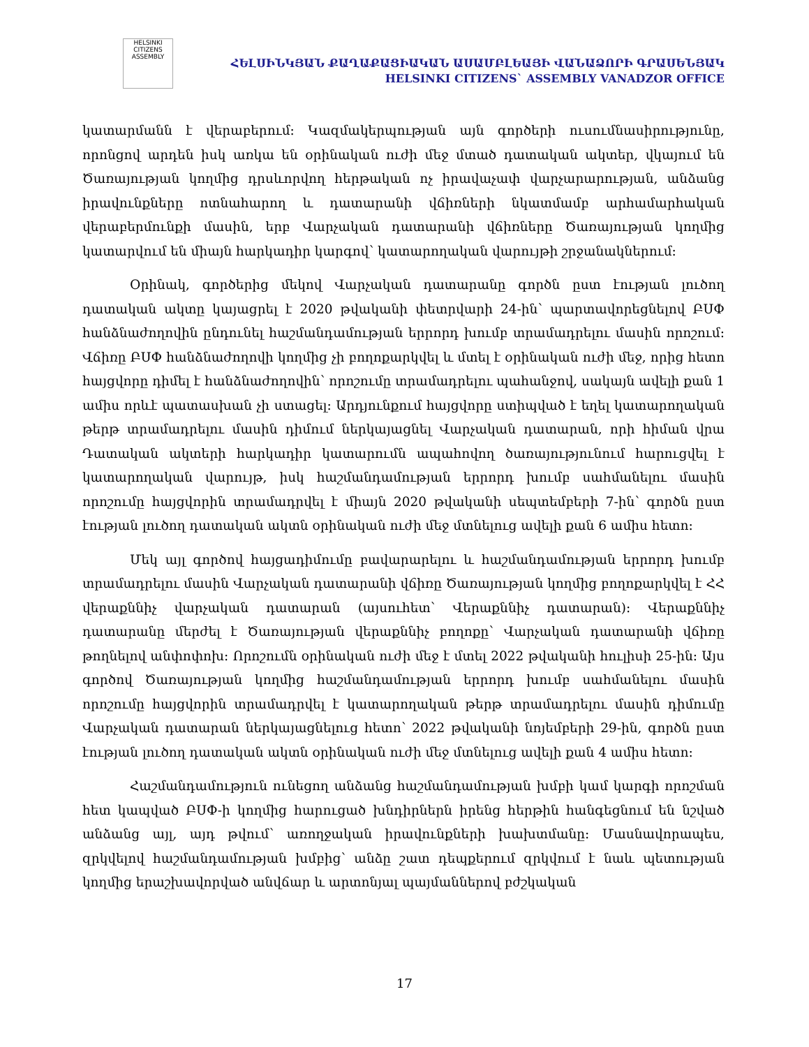HELSINKI CITIZENS ASSEMBLY
ՀԵԼՍԻՆԿՅԱՆ ՔԱՂԱՔԱՑԻԱԿԱՆ ԱՍԱՄԲԼԵԱՅԻ ՎԱՆԱՁՈՐԻ ԳՐԱՍԵՆՅԱԿ
HELSINKI CITIZENS` ASSEMBLY VANADZOR OFFICE
կատարմանն է վերաբերում։ Կազմակերպության այն գործերի ուսումնասիրությունը, որոնցով արդեն իսկ առկա են օրինական ուժի մեջ մտած դատական ակտեր, վկայում են Ծառայության կողմից դրսևորվող հերթական ոչ իրավաչափ վարչարարության, անձանց իրավունքները ոտնահարող և դատարանի վճիռների նկատմամբ արհամարհական վերաբերմունքի մասին, երբ Վարչական դատարանի վճիռները Ծառայության կողմից կատարվում են միայն հարկադիր կարգով՝ կատարողական վարույթի շրջանակներում։
Օրինակ, գործերից մեկով Վարչական դատարանը գործն ըստ էության լուծող դատական ակտը կայացրել է 2020 թվականի փետրվարի 24-ին՝ պարտավորեցնելով ԲՍՓ հանձնաժողովին ընդունել հաշմանդամության երրորդ խումբ տրամադրելու մասին որոշում։ Վճիռը ԲՍՓ հանձնաժողովի կողմից չի բողոքարկվել և մտել է օրինական ուժի մեջ, որից հետո հայցվորը դիմել է հանձնաժողովին՝ որոշումը տրամադրելու պահանջով, սակայն ավելի քան 1 ամիս որևէ պատասխան չի ստացել։ Արդյունքում հայցվորը ստիպված է եղել կատարողական թերթ տրամադրելու մասին դիմում ներկայացնել Վարչական դատարան, որի հիման վրա Դատական ակտերի հարկադիր կատարումն ապահովող ծառայությունում հարուցվել է կատարողական վարույթ, իսկ հաշմանդամության երրորդ խումբ սահմանելու մասին որոշումը հայցվորին տրամադրվել է միայն 2020 թվականի սեպտեմբերի 7-ին՝ գործն ըստ էության լուծող դատական ակտն օրինական ուժի մեջ մտնելուց ավելի քան 6 ամիս հետո։
Մեկ այլ գործով հայցադիմումը բավարարելու և հաշմանդամության երրորդ խումբ տրամադրելու մասին Վարչական դատարանի վճիռը Ծառայության կողմից բողոքարկվել է ՀՀ վերաքննիչ վարչական դատարան (այսուհետ՝ Վերաքննիչ դատարան)։ Վերաքննիչ դատարանը մերժել է Ծառայության վերաքննիչ բողոքը՝ Վարչական դատարանի վճիռը թողնելով անփոփոխ։ Որոշումն օրինական ուժի մեջ է մտել 2022 թվականի հուլիսի 25-ին։ Այս գործով Ծառայության կողմից հաշմանդամության երրորդ խումբ սահմանելու մասին որոշումը հայցվորին տրամադրվել է կատարողական թերթ տրամադրելու մասին դիմումը Վարչական դատարան ներկայացնելուց հետո՝ 2022 թվականի նոյեմբերի 29-ին, գործն ըստ էության լուծող դատական ակտն օրինական ուժի մեջ մտնելուց ավելի քան 4 ամիս հետո։
Հաշմանդամություն ունեցող անձանց հաշմանդամության խմբի կամ կարգի որոշման հետ կապված ԲՍՓ-ի կողմից հարուցած խնդիրներն իրենց հերթին հանգեցնում են նշված անձանց այլ, այդ թվում՝ առողջական իրավունքների խախտմանը։ Մասնավորապես, զրկվելով հաշմանդամության խմբից՝ անձը շատ դեպքերում զրկվում է նաև պետության կողմից երաշխավորված անվճար և արտոնյալ պայմաններով բժշկական
17